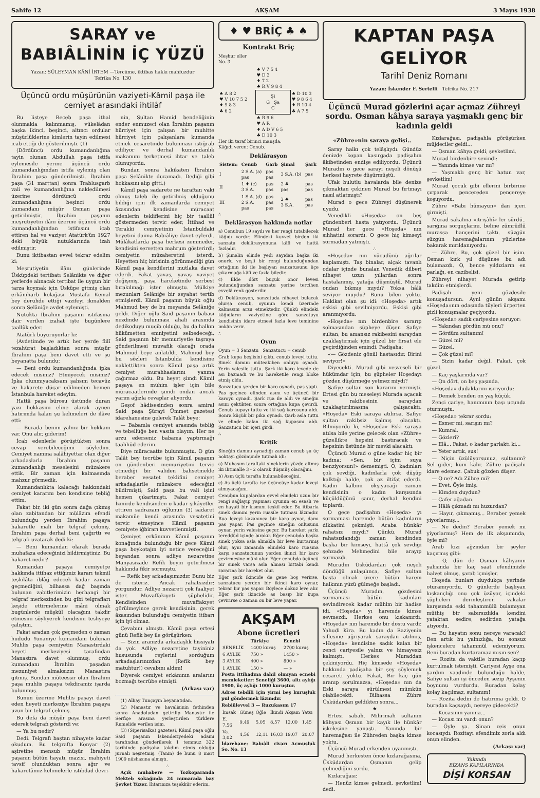Sahife 12 AKŞAM 3 Mayıs 1938
SARAY ve BABIÂLİNİN İÇ YÜZÜ
Yazan: SÜLEYMAN KÂNİ İRTEM —Tercüme, iktibas hakkı mahfuzdur
Tefrika No. 130
Üçüncü ordu müşürünün vaziyeti-Kâmil paşa ile cemiyet arasındaki ihtilâf
Bu listeye Receb paşa ithal olunmakla kalınmamış, vükelâdan başka ikinci, beşinci, altıncı ordular müşürlüklerine kimlerin tayin edilmesi icab ettiği de gösterilmişti. (1)
(Dördüncü ordu kumandanlığına tayin olunan Abdullah paşa istifa eylemesile yerine üçüncü ordu kumandanlığından istifa eylemiş olan İbrahim paşa gönderilmişti. İbrahim paşa (31 marttan) sonra Trablusgarb vali ve kumandanlığına nakledilmesi üzerine dördüncü ordu kumandanlığına beşinci ordu kumandanı müşür Osman paşa getirilmiştir. İbrahim paşanın meşrutiyetin ilânı üzerine üçüncü ordu kumandanlığından istifasını icab ettiren hal ve vaziyet Atatürk'ün 1927 deki büyük nutuklarında izah edilmiştir.
Bunu iktibastan evvel tekrar edelim ki:
Meşrutiyetin ilânı günlerinde Üsküpdeki tertibatı Selânikte ve diğer yerlerde alınacak tertibat ile uygun bir tarza koymak için Üsküpe gitmiş olan erkânıharb kolağası Mustafa Kemal bey deruhde ettiği vazifeyi ikmalden sonra Selâniğe avdet eylemişti.
Nutukta İbrahim paşanın istifasına dair verilen izahat işte bugünlere taallûk eder.
Atatürk buyuruyorlar ki:
(Avdetimde ve artık her yerde fiilî tezahürat başladıktan sonra müşür İbrahim paşa beni davet etti ve şu beyanatta bulundu:
— Beni ordu kumandanlığında ipka edecek misiniz? Etmiyecek misiniz? İpka olunmıyacaksam şahsım tecavüz ve hakarete düçar edilmeden hemen İstanbula hareket edeyim.
Hattâ paşa bürosu üstünde duran yazı hokkasını eline alarak aynen hatırımda kalan şu kelimeleri de ilâve etti:
— Burada benim yalnız bir hokkam var. Onu alır, giderim!
İcab edenlerle görüştükten sonra cevap verebileceğimi söyledim. Cemiyet namına salâhiyettar olan diğer arkadaşlarla İbrahim paşanın kumandanlığı meselesini müzakere ettik. Bir zaman için kalmasında mahzur görmedik.
Kumandanlıkta kalacağı hakkındaki cemiyet kararını ben kendisine tebliğ ettim.
Fakat bir, iki gün sonra dağa çıkmış olan zabitandan bir mülâzim efendi bulunduğu yerden İbrahim paşaya hakaretle mali bir telgraf çekmiş. İbrahim paşa derhal beni çağırttı ve telgrafı uzatarak dedi ki:
— Beni kumandan olarak burada muhafaza edeceğinizi bildirmiştiniz. Bu hakaret nedir?
Kumandan paşaya cemiyetçe hakkında ittihaz ettiğimiz kararı tekmil teşkilâta iblâğ edecek kadar zaman geçmediğini, bilhassa dağ başında bulunan zabitlerimizin herhangi bir telgraf merkezinden bu gibi telgrafları keşide ettirmelerine mâni olmak bugünlerde müşkül olacağını takdir etmesini söyliyerek kendisini tesliyeye çalıştım.
Fakat aradan çok geçmeden o zaman hududu Yunaniye kumandanı bulunan Muhlis paşa cemiyetin Manastırdaki heyeti merkeziyesi tarafından Manastıra davet olunmuş; ordu kumandanı İbrahim paşadan mezuniyet almaksızın Manastıra gitmiş. Bundan müteessir olan İbrahim paşa muhlis paşaya tekdiramiz işarda bulunmuş.
Bunun üzerine Muhlis paşayı davet eden heyeti merkeziye İbrahim paşaya uzun bir telgraf çekmiş.
Bu defa da müşür paşa beni davet ederek telgrafı gösterdi ve:
— Ya bu nedir?
Dedi. Telgrafı baştan nihayete kadar okudum. Bu telgrafta Konyar (2) aşiretine mensub müşür İbrahim paşanın bütün hayatı, mazisi, mahiyeti tavsif olunduktan sonra ağır ve hakaretâmiz kelimelerle istibdad devri-
nin, Sultan Hamid bendeliğinin ender enmuzeci olan İbrahim paşanın hürriyet için çalışan bir muhitte hürriyet için çalışanlara kumanda etmek cesaretinde bulunması istiğrab ediliyor ve derhal kumandanlık makamını terketmesi ihtar ve taleb olunuyordu.
Bundan sonra hakikaten İbrahim paşa Selânikte duramadı. Dediği gibi hokkasını alıp gitti.)
Kâmil paşa sadarete ne taraftan vaki olmuş taleb ile getirilmiş olduğunu bildiği için ilk zamanlarda cemiyet âzasından kendisine müracaat edenlerin tekliflerini hiç bir taallûl göstermeden tervic eder, İttihad ve Terakki cemiyetinin İstanbuldaki heyetini daima Babıâliye davet eylerdi. Mülâkatlarda paşa herkesi zemmeder, kendisini servetten mahrum gösterirdi; cemiyetin müzaheretini isterdi. Heyetten hiç birisinin görünmediği gün Kâmil paşa kendilerini mutlaka davet ederdi. Fakat yavaş, yavaş vaziyet değişmiş, paşa hareketinde serbest bırakılmağı ister olmuştu. Mülkiye mezunları Selâniğe bir seyahat tertib etmişlerdi. Kâmil paşanın büyük oğlu Mahmud bey de bu meyanda Selâniğe geldi. Diğer oğlu Said paşanın babası nezdinde bulunması ahali arasında dedikoduyu mucib olduğu, bu da halkın hükûmetten emniyetini selbedeceği, Said paşanın bir memuriyetle taşraya gönderilmesi muvafık olacağı orada Mahmud beye anlatıldı. Mahmud bey bu sözleri İstanbulda kendisine naklettikten sonra Kâmil paşa artık cemiyet murahhaslarını yanına çağırmaz oldu. Bu heyet şimdi Kâmil paşaya en mühim işler için bile müracaatlerinde şimdi ondan ancak yarım ağızla cevaplar alıyordu.
Geşof hâdisesinden sonra amiral Said paşa Şûrayi Ümmet gazetesi idarehanesine gelerek Talât beye:
— Babamla cemiyet arasında tebliğ ve tebellüğe ben vasıta olayım. Her ne arzu ederseniz babama yaptırmağı taahhüd ederim.
Diye müracaatte bulunmuştu. O gün Talât bey tecrübe için Kâmil paşanın on gündenberi memuriyetini tervic etmediği bir validen bahsetmekle beraber vesatet teklifini cemiyet arkadaşlarile müzakere edeceğini bildirmişti; Said paşa bu vali işini hemen çıkartmıştı. Fakat cemiyet İzmirde kendisinden o kadar şikâyetler ettiren sadrazam oğlunun (3) sadaret makamile kendi arasında vesatetini tervic etmeyince Kâmil paşanın cemiyete iğbirarı kuvvetlenmişti.
Cemiyet erkânının Kâmil paşanın konağında bulunduğu bir gece Kâmil paşa boykotajın iyi netice vereceğini beyandan sonra adliye nezaretine Manyasizade Refik beyin getirilmesi hakkında fikir sormuştu.
— Refik bey arkadaşımızdır. Bunu biz de isteriz. Ancak rahatsızdır; yorgundur. Adliye nezareti çok faaliyet ister. Muvaffakıyeti şüphelidir. Kendisinden muvaffakıyet görülmeyince gerek kendisinin, gerek âzasından bulunduğu cemiyetin itibarı için iyi olmaz.
Cevabını almıştı. Kâmil paşa ertesi günü Refik bey ile görüşürken:
— Sizin aranızda arkadaşlık hissiyatı da yok. Adliye nezaretine tayininiz hususunda reylerini sorduğum arkadaşlarınızdan (Refik bey matuhtur!) cevabını aldım!
Diyerek cemiyet erkânının aralarını bozmağı tecrübe etmişti.
(Arkası var)
(1) Albay Tunçayın beyanatıdan.
(2) Manastır ve havalisinin fethinden sonra Anadoludan getirilip Manastır ile Serfiçe arasına yerleştirilen türklere Rumelide verilen isim.
(3) (Siperisalka) gazetesi, Kâmil paşa oğlu Said paşanın İskenderiyedeki adamı tarafından gönderilerek 1 temmuz 322 tarihinde padişaha takdim etmiş olduğu jurnalı neşretmiş. (Tanin) de bunu 8 mart 1909 nüshasına almıştı.
∴
Açık muhabere — Tozkoparanda Mekteb sokağında 24 numarada bay Şevket Yüzer. İhtarınıza teşekkür ederim.
♦ ♥ BRİÇ ♣ ♠
Kontrakt Briç
Meşhur eller
No. 3
| | ♠ V 7 5 4 ♥ D 3 ♦ 7 2 ♣ R V 9 8 4 | |
| ♠ A 8 2 ♥ V 10 7 5 2 ♦ 9 8 3 ♣ 6 2 | Şi G Şa C | ♠ D 10 3 ♥ 9 8 6 4 ♦ R 10 4 ♣ A 7 5 |
| | ♠ R 9 6 ♥ A R ♦ A D V 6 5 ♣ D 10 3 | |
Her iki taraf birinci manşda.
Kâğıdı veren: Cenub.
Deklârasyon
| Sistem: | Cenub | Garb | Şimal | Şark |
| --- | --- | --- | --- | --- |
| I | 2 S.A. (a) pas | pas pas | 3 S.A. (b) | pas |
| II | 1 ♦ (c) 3 S.A. | pas pas | 2 ♣ pas | pas pas |
| III | 1 S.A. (d) 2 S.A. pas | pas pas pas | 2 ♣ 3 S.A. | pas pas |
∴
Deklârasyon hakkında notlar
a) Cenubun 19 sayılı ve her rengi tutabilecek kâğıdı vardır. Elindeki kuvvet birden iki sanzatu deklârasyonuna kâfi ve hattâ fazladır.
b) Şimalin elinde yedi sayıdan başka iki onorlu ve beşli bir rengi bulunduğundan ortağının iki ile başlıyan sanzatusunu üçe çıkarmağa kâfi ve fazla biledir.
c) Elde dört buçuk onor levesi bulunduğundan sanzatu yerine tercihen evvelâ renk gösterilir.
d) Deklârasyon, sanzatuda nihayet bulacak olursa cenub, oyunun kendi üzerinde kalmasını arzu etmektedir. Çünkü elindeki kâğıdların vaziyetine göre sanzatuyu kendisinin idare etmesi fazla leve teminine imkân verir.
∴
Oyun
Oyun = 3 Sanzatu Sanzatucu = cenub
Grab kupa beşlisini çıktı, cenub leveyi tuttu. Sinek damını müteakiben onluyu oynadı. Yerin valesile tuttu. Şark iki karo levede de ası bazmadı ve bu hareketile rengi bloke etmiş oldu.
Sanzatucu yerden bir karo oynadı, pas yaptı. Pas geçince elinden asını ve üçüncü bir karoyu oynadı. Şark rua ile aldı ve sineğin asını çektikten sonra ortağına kupa çevirdi. Cenub kupayı tuttu ve iki sağ karosunu aldı. Sonra küçük bir pika oynadı. Garb asla tuttu ve elinde kalan iki sağ kupasını aldı. Sanzatucu bir içeri girdi.
∴
Kritik
Sineğin damını aynadığı zaman cenub şu üç noktayı gözönünde tutmalı idi:
a) Muhasım taraftaki sineklerin yüzde altmış iki ihtimalle 3 - 2 olarak düşmüş olacağını.
b) Asın üçlü tarafta bulunabileceğini.
c) As üçlü tarafta ise üçüncüye kadar leveyi almıyacağını.
Cenubun kupalardan evvel elindeki uzun bir rengi sağlayıp yapması oyunun en esaslı ve en hayati bir kısmını teşkil eder. Bu itibarla sinek damını yerin ruasile tutması lâzımdır. Rua leveyi kazanınca bir karo oynar, damı pas yapar. Pas geçince sineğin onlusunu oynar, yerin valesine geçer. Bu hareket şarkı tereddüd içinde bırakır. Eğer cenubda başka sinek yoksa asla almakla bir leve kurtarmış olur, ayni zamanda elindeki karo ruasına karşı sanzatucunun yerden ikinci bir karo çevirmesine mâni olur. Eğer cenubda üçüncü bir sinek varsa asla alması bittabi kendi zararına bir hareket olur.
Eğer şark ikincide de gene boş verirse, sanzatucu yerden bir ikinci karo oynar, tekrar bir pas yapar. Böylece dokuz leve alır. Eğer şark ikincide as basıp bir kupa çevirirse o zaman on bir leve yapar.
AKŞAM
Abone ücretleri
| | Türkiye | Ecnebi |
| --- | --- | --- |
| SENELİK | 1400 kuruş | 2700 kuruş |
| 6 AYLIK | 750 » | 1450 » |
| 3 AYLIK | 400 » | 800 » |
| 1 AYLIK | 150 » | — » |
Posta ittihadına dahil olmıyan ecnebi memleketler: Seneliği 3600, altı aylığı 1900, üç aylığı 1000 kuruştur.
Adres tebdili için yirmi beş kuruşluk pul göndermek lâzımdır.
Rebiülevvel 3 — Ruzukasım 17
| İmsak | Güneş | Öğle | İkindi | Akşam | Yatsı |
| E. 7,56 | 9,49 | 5,05 | 8,57 | 12,00 | 1,45 |
| Va. 3,02 | 4,56 | 12,11 | 16,03 | 19,07 | 20,07 |
İdarehane: Babıâli civarı Acmusluk So. No. 13
KAPTAN PAŞA GELİYOR
Tarihî Deniz Romanı
Yazan: İskender F. Sertelli Tefrika No. 217
Üçüncü Murad gözlerini açar açmaz Zühreyi sordu. Osman kâhya saraya yaşmaklı genç bir kadınla geldi
«Zühre»nin saraya gelişi..
Saray halkı çok telâşlıydı. Gündüz denizde kopan kasırgada padişahın âkibetinden endişe ediliyordu. Üçüncü Muradın o gece sarayı neşeli dönüşü herkesi hayrete düşürmüştü.
Ufak bulutlu havalarda bile denize çıkmaktan çekinen Murad bu fırtınayı nasıl atlatmıştı?
Murad o gece Zühreyi düşünerek uyudu.
Venedikli «Hoşeda» on beş gündenberi hasta yatıyordu. Üçüncü Murad her gece «Hoşeda» nın sıhhatini sorardı. O gece hiç kimseyi sormadan yatmıştı.
∴
«Hoşeda» nın vücudünü ağrılar kaplamıştı. Taş binalar, alçak tavanlı odalar içinde bunalan Venedik dilberi nihayet uzun yıllardan sonra hastalanmış, yatağa düşmüştü. Murad ondan bıkmış mıydı? Yoksa hâlâ seviyor muydu? Bunu bilen yoktu. Hakikat olan şu idi: «Hoşeda» artık eskisi gibi sevilmiyordu. Eskisi gibi aranmıyordu.
«Hoşeda» nın birdenbire sararıp solmasından şüpheye düşen Safiye sultan, bu amansız rakibesini saraydan uzaklaştırmak için güzel bir fırsat ele geçirdiğinden emindi. Padişaha:
«— Gözdeniz gönül hastasıdır. Birini seviyor!»
Diyecekti. Murad gibi vesveseli bir hükümdar için, bu şüpheler Hoşedayı gözden düşürmeğe yetmez miydi?
Safiye sultan son kararını vermişti. Ertesi gün bu meseleyi Murada açacak ve rakibesinin saraydan uzaklaştırılmasına çalışacaktı. «Hoşeda» Eski saraya atılırsa, Safiye sultan rakibsiz kalmış olacaktı. Bilmiyordu ki, «Hoşeda» Eski saraya atılsa bile yerine gelecek olan «Zühre» güzellikte hepsini bastıracak ve hepsinin üstünde bir mevki alacaktı.
Üçüncü Murad o güne kadar hiç bir kadına: «Sen, bir içim suya benziyorsun!» dememişti. O, kadınları çok sevdiği, kadınlarla çok düşüp kalktığı halde, çok az iltifat ederdi. Kadın kalbini okşıyacağı zaman kendisinin o kadın karşısında küçüldüğünü sanır, derhal kendini toplardı.
O gece padişahın «Hoşeda» yı sormaması haremde bütün kadınların dikkatini çekmişti. Acaba hünkâr rahatsız mıydı? Çünkü, Murad rahatsızlandığı zaman kendinden başka bir kimseyi, hattâ çok sevdiği şehzade Mehmedini bile arayıp sormazdı.
Muradın Üsküdardan çok neşeli döndüğü anlaşılınca, Safiye sultan başta olmak üzere bütün harem halkının yüzü gülmeğe başladı.
Üçüncü Muradın, gözdesini sormaması bütün kadınları sevindirecek kadar mühim bir hadise idi. «Hoşeda» yı haremde kimse sevmezdi. Herkes onu kıskanırdı. «Hoşeda» nın haremde bir dostu vardı: Yahudi Kira. Bu kadın da Raziyenin sillesine uğrıyarak saraydan atılmış, «Hoşeda» kendisine sadık kalan bir zenci cariyesile yalnız ve himayesiz kalmıştı. Herkes Muraddan çekiniyordu. Hiç kimsede «Hoşeda» hakkında padişaha bir şey söylemek cesareti yoktu. Fakat, Bir kaç gün aranıp sorulmazsa, «Hoşeda» nın da Eski saraya sürülmesi mümkün olabilecekti. Bilhassa Zühre Üsküdardan geldikten sonra...
★
Ertesi sabah, Mihrimah sultanın kâhyası Osman bir kayık ile hünkâr iskelesine yanaştı. Yanında bir haremağası ile Zühreden başka kimse yoktu.
Üçüncü Murad erkenden uyanmıştı.
Murad herkesten önce kızlarağasına, Üsküdardan Osmanın gelip gelmediğini sordu.
Kızlarağası:
— Henüz kimse gelmedi, şevketlim! dedi.
Kızlarağası, padişahla görüşürken müjdeciler geldi...
— Osman kâhya geldi, şevketlimi.
Murad birdenbire sevindi:
— Yanında kimse var mı?
— Yaşmaklı genç bir hatun var, şevketlim!
Murad çocuk gibi ellerini birbirine çırparak pencereden pencereye koşuyordu.
Zühre «Babı hümayun» dan içeri girmişti.
Murad sakalına «ıtrışâhî» ler sürdü.. sarığına sorguçlarını, beline zümrüdlü murassa hançerini taktı. süzgün süzgün haremağalarının yüzlerine bakarak mırıldanıyordu:
— Zühre. Bu, çok güzel bir isim. Osman kırk yıl düşünse bu adı bulamazdı. O, bence yıldızların en parlağı, en cazibelisi.
Zühreyi nihayet Murada getirip takdim etmişlerdi.
Padişah yeni gözdesile konuşadursun. Ayni günün akşamı «Hoşeda»nın odasında tüyleri ürperten gizli konuşmalar geçiyordu.
«Hoşeda» sadık cariyesine soruyor:
— Yakından gördün mü onu?
— Gördüm sultanım!
— Güzel mi?
— Güzel.
— Çok güzel mi?
— Sizin kadar değil. Fakat, çok güzel.
— Kaç yaşlarında var?
— On dört, on beş yaşında.
«Hoşeda» dudaklarını ısırıyordu:
— Demek benden on yaş küçük.
Zenci cariye, hanımının başı ucunda oturmuştu.
«Hoşeda» tekrar sordu:
— Esmer mi, sarışın mı?
— Kumral.
— Gözleri?
— Elâ... Fakat, o kadar parlaktı ki...
— Yeter artık, sus!
— Niçin üzülüyorsunuz, sultanım? Sel gider, kum kalır. Zühre padişahı idare edemez. Çabuk gözden düşer.
— O ne? Adı Zühre mi?
— Evet. Öyle imiş.
— Kimden duydun?
— Cafer ağadan.
— Hâlâ çıkmadı mı huzurdan?
— Hayır, çıkmamış... Beraber yemek yiyorlarmış...
— Ne dedin? Beraber yemek mi yiyorlarmış? Hem de ilk akşamında, öyle mi?
Arab kızı ağzından bir şeyler kaçırmış gibi:
— O, dün de Osman kâhyanın yalısında bir kaç saat efendimizle halvet olmuş, şarab içmişler.
Hoşeda bunları duydukça yerinde oturamıyordu. O günlerde başlıyan kıskançlığı onu çok üzüyor, içindeki şüpheleri derinleştiren vakalar karşısında eski tahammülü bulamıyan müthiş bir sabırsızlıkla kendini yataktan sedire, sedirden yatağa atıyordu.
— Bu hayatın sonu nereye varacak? Ben artık bu yalnızlığa, bu sonsuz işkencelere tahammül edemiyorum. Beni buradan kurtaramaz mısın sen?
— Rozita da vaktile buradan kaçıp kurtulmak istemişti. Cariyesi Ayşe ona yardım vaadinde bulunduğu halde, Safiye sultan işi önceden sezip Ayşenin boynunu vurdurdu. Buradan kolay kolay kaçılmaz, sultanım!
— Rozita dedin de hatırıma geldi. O buradan kaçsaydı, nereye gidecekti?
— Kocasının yanına...
— Kocası mı vardı onun?
— Öyle ya. Sinan reis onun kocasıydı. Rozitayı efendimiz zorla aldı onun elinden.
(Arkası var)
Yakında
BİZANS KAPILARINDA
DİŞİ KORSAN